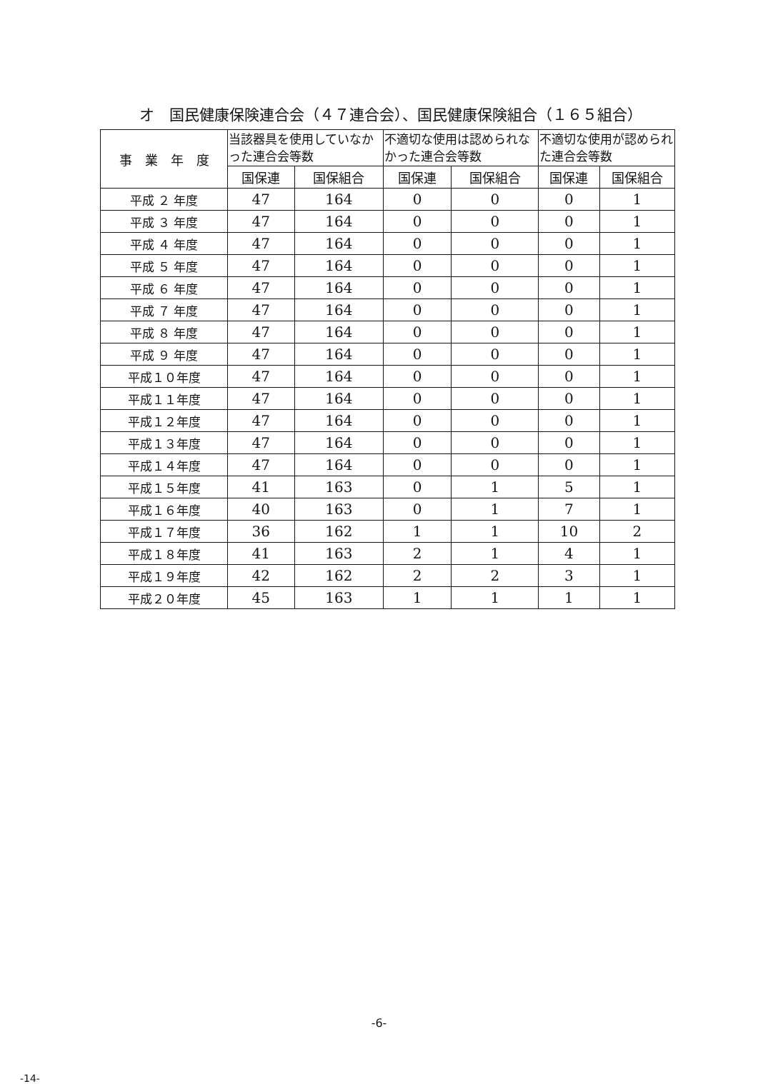オ　国民健康保険連合会（４７連合会）、国民健康保険組合（１６５組合）
| 事 業 年 度 | 当該器具を使用していなかった連合会等数 | | 不適切な使用は認められなかった連合会等数 | | 不適切な使用が認められた連合会等数 | |
| --- | --- | --- | --- | --- | --- | --- |
| | 国保連 | 国保組合 | 国保連 | 国保組合 | 国保連 | 国保組合 |
| 平成 ２ 年度 | 47 | 164 | 0 | 0 | 0 | 1 |
| 平成 ３ 年度 | 47 | 164 | 0 | 0 | 0 | 1 |
| 平成 ４ 年度 | 47 | 164 | 0 | 0 | 0 | 1 |
| 平成 ５ 年度 | 47 | 164 | 0 | 0 | 0 | 1 |
| 平成 ６ 年度 | 47 | 164 | 0 | 0 | 0 | 1 |
| 平成 ７ 年度 | 47 | 164 | 0 | 0 | 0 | 1 |
| 平成 ８ 年度 | 47 | 164 | 0 | 0 | 0 | 1 |
| 平成 ９ 年度 | 47 | 164 | 0 | 0 | 0 | 1 |
| 平成１０年度 | 47 | 164 | 0 | 0 | 0 | 1 |
| 平成１１年度 | 47 | 164 | 0 | 0 | 0 | 1 |
| 平成１２年度 | 47 | 164 | 0 | 0 | 0 | 1 |
| 平成１３年度 | 47 | 164 | 0 | 0 | 0 | 1 |
| 平成１４年度 | 47 | 164 | 0 | 0 | 0 | 1 |
| 平成１５年度 | 41 | 163 | 0 | 1 | 5 | 1 |
| 平成１６年度 | 40 | 163 | 0 | 1 | 7 | 1 |
| 平成１７年度 | 36 | 162 | 1 | 1 | 10 | 2 |
| 平成１８年度 | 41 | 163 | 2 | 1 | 4 | 1 |
| 平成１９年度 | 42 | 162 | 2 | 2 | 3 | 1 |
| 平成２０年度 | 45 | 163 | 1 | 1 | 1 | 1 |
-6-
-14-